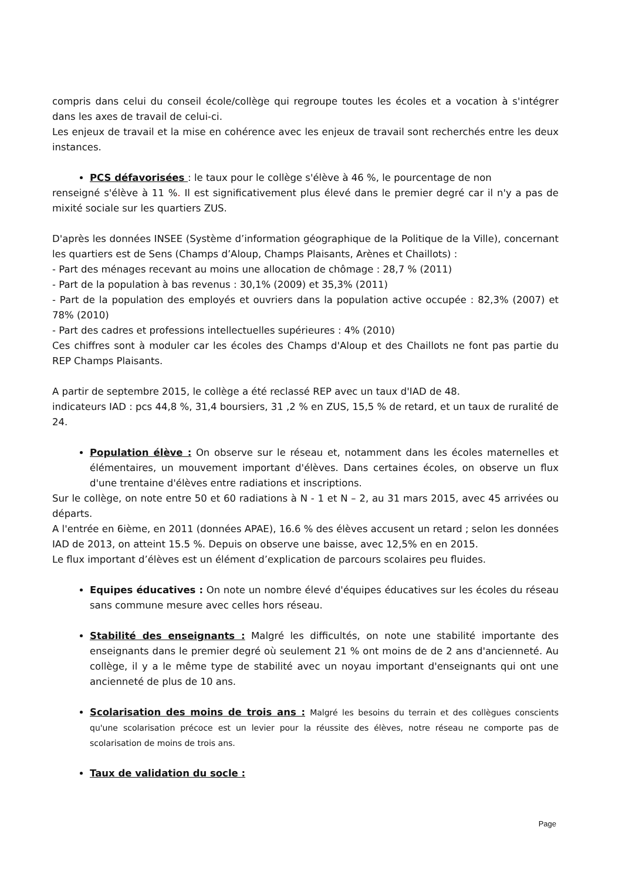compris dans celui du conseil école/collège qui regroupe toutes les écoles et a vocation à s'intégrer dans les axes de travail de celui-ci.
Les enjeux de travail et la mise en cohérence avec les enjeux de travail sont recherchés entre les deux instances.
PCS défavorisées : le taux pour le collège s'élève à 46 %, le pourcentage de non
renseigné s'élève à 11 %. Il est significativement plus élevé dans le premier degré car il n'y a pas de mixité sociale sur les quartiers ZUS.
D'après les données INSEE (Système d’information géographique de la Politique de la Ville), concernant les quartiers est de Sens (Champs d’Aloup, Champs Plaisants, Arènes et Chaillots) :
- Part des ménages recevant au moins une allocation de chômage : 28,7 % (2011)
- Part de la population à bas revenus : 30,1% (2009) et 35,3% (2011)
- Part de la population des employés et ouvriers dans la population active occupée : 82,3% (2007) et 78% (2010)
- Part des cadres et professions intellectuelles supérieures : 4% (2010)
Ces chiffres sont à moduler car les écoles des Champs d'Aloup et des Chaillots ne font pas partie du REP Champs Plaisants.
A partir de septembre 2015, le collège a été reclassé REP avec un taux d'IAD de 48.
indicateurs IAD : pcs 44,8 %, 31,4 boursiers, 31 ,2 % en ZUS, 15,5 % de retard, et un taux de ruralité de 24.
Population élève : On observe sur le réseau et, notamment dans les écoles maternelles et élémentaires, un mouvement important d'élèves. Dans certaines écoles, on observe un flux d'une trentaine d'élèves entre radiations et inscriptions.
Sur le collège, on note entre 50 et 60 radiations à N - 1 et N – 2, au 31 mars 2015, avec 45 arrivées ou départs.
A l'entrée en 6ième, en 2011 (données APAE), 16.6 % des élèves accusent un retard ; selon les données IAD de 2013, on atteint 15.5 %. Depuis on observe une baisse, avec 12,5% en en 2015.
Le flux important d’élèves est un élément d’explication de parcours scolaires peu fluides.
Equipes éducatives : On note un nombre élevé d'équipes éducatives sur les écoles du réseau sans commune mesure avec celles hors réseau.
Stabilité des enseignants : Malgré les difficultés, on note une stabilité importante des enseignants dans le premier degré où seulement 21 % ont moins de de 2 ans d'ancienneté. Au collège, il y a le même type de stabilité avec un noyau important d'enseignants qui ont une ancienneté de plus de 10 ans.
Scolarisation des moins de trois ans : Malgré les besoins du terrain et des collègues conscients qu'une scolarisation précoce est un levier pour la réussite des élèves, notre réseau ne comporte pas de scolarisation de moins de trois ans.
Taux de validation du socle :
Page